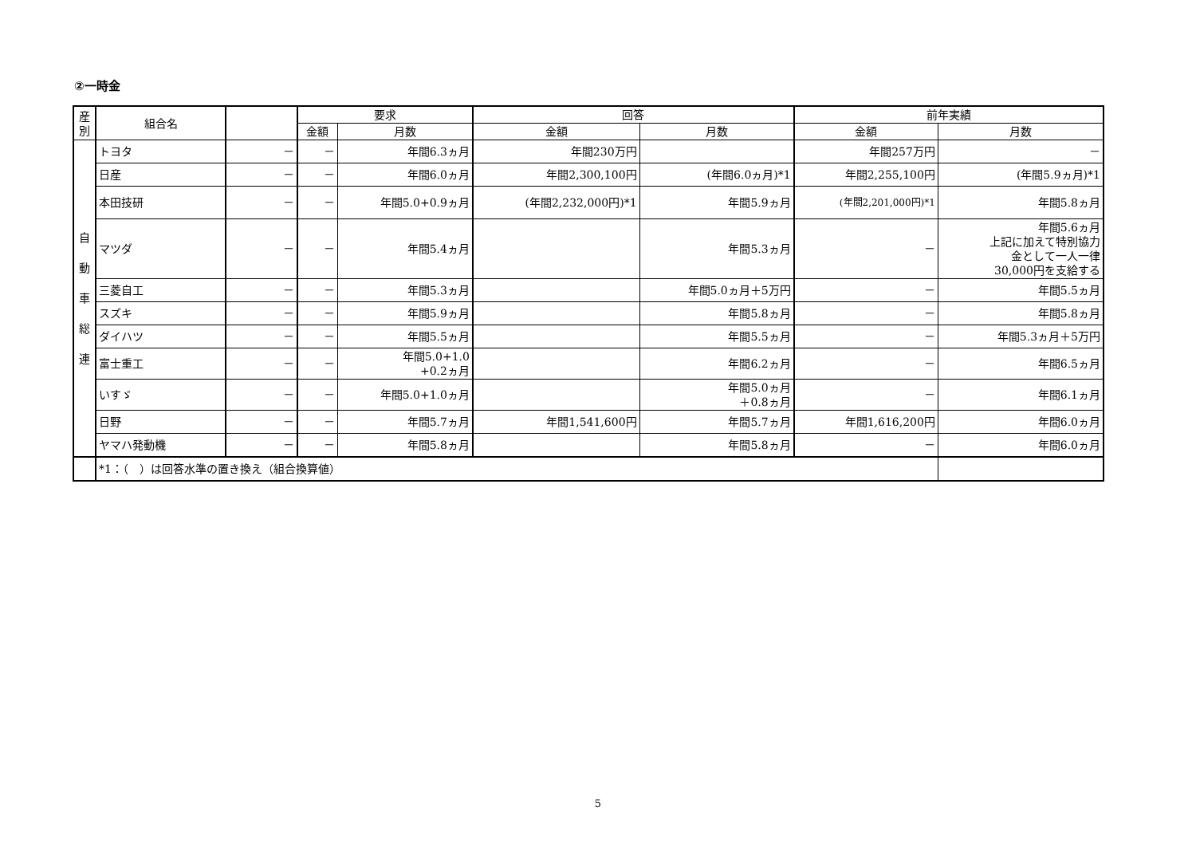②一時金
| 産 別 | 組合名 | | 要求 | | 回答 | | 前年実績 | |
| --- | --- | --- | --- | --- | --- | --- | --- | --- |
| | | | 金額 | 月数 | 金額 | 月数 | 金額 | 月数 |
| 自 動 車 総 連 | トヨタ | － | － | 年間6.3ヵ月 | 年間230万円 | | 年間257万円 | － |
| | 日産 | － | － | 年間6.0ヵ月 | 年間2,300,100円 | (年間6.0ヵ月)*1 | 年間2,255,100円 | (年間5.9ヵ月)*1 |
| | 本田技研 | － | － | 年間5.0+0.9ヵ月 | (年間2,232,000円)*1 | 年間5.9ヵ月 | (年間2,201,000円)*1 | 年間5.8ヵ月 |
| | マツダ | － | － | 年間5.4ヵ月 | | 年間5.3ヵ月 | － | 年間5.6ヵ月 上記に加えて特別協力 金として一人一律 30,000円を支給する |
| | 三菱自工 | － | － | 年間5.3ヵ月 | | 年間5.0ヵ月＋5万円 | － | 年間5.5ヵ月 |
| | スズキ | － | － | 年間5.9ヵ月 | | 年間5.8ヵ月 | － | 年間5.8ヵ月 |
| | ダイハツ | － | － | 年間5.5ヵ月 | | 年間5.5ヵ月 | － | 年間5.3ヵ月＋5万円 |
| | 富士重工 | － | － | 年間5.0+1.0 +0.2ヵ月 | | 年間6.2ヵ月 | － | 年間6.5ヵ月 |
| | いすゞ | － | － | 年間5.0+1.0ヵ月 | | 年間5.0ヵ月 ＋0.8ヵ月 | － | 年間6.1ヵ月 |
| | 日野 | － | － | 年間5.7ヵ月 | 年間1,541,600円 | 年間5.7ヵ月 | 年間1,616,200円 | 年間6.0ヵ月 |
| | ヤマハ発動機 | － | － | 年間5.8ヵ月 | | 年間5.8ヵ月 | － | 年間6.0ヵ月 |
| | *1：（ ）は回答水準の置き換え（組合換算値） | | | | | | | |
5